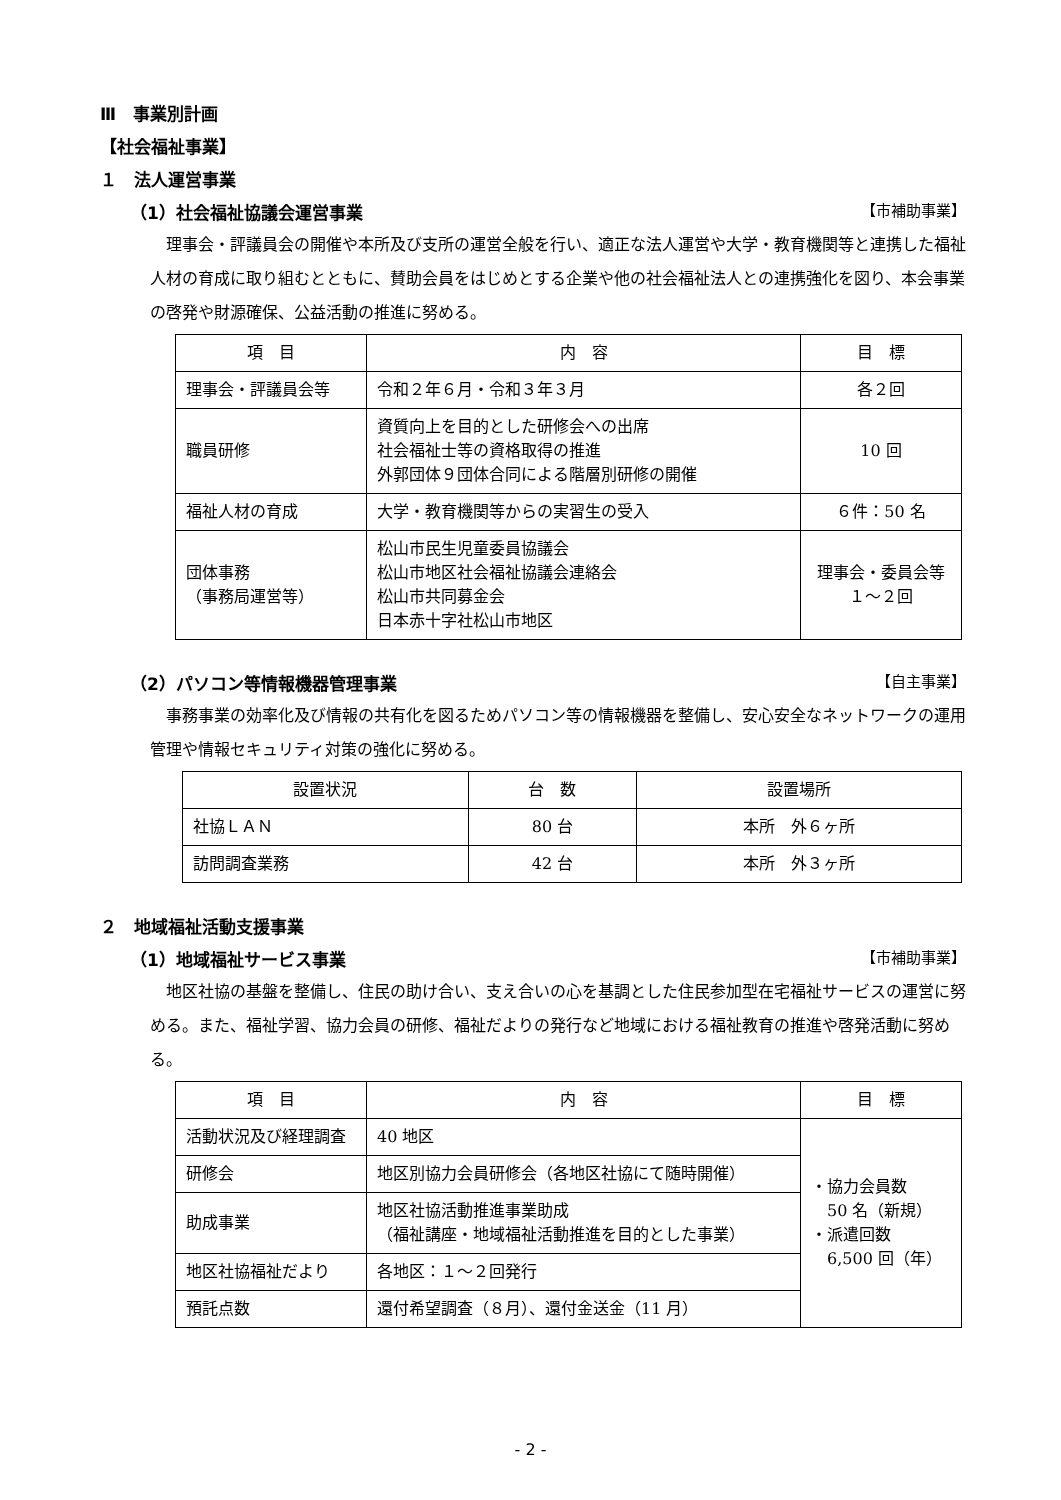Ⅲ　事業別計画
【社会福祉事業】
１　法人運営事業
（1）社会福祉協議会運営事業 【市補助事業】
理事会・評議員会の開催や本所及び支所の運営全般を行い、適正な法人運営や大学・教育機関等と連携した福祉人材の育成に取り組むとともに、賛助会員をはじめとする企業や他の社会福祉法人との連携強化を図り、本会事業の啓発や財源確保、公益活動の推進に努める。
| 項 目 | 内 容 | 目 標 |
| --- | --- | --- |
| 理事会・評議員会等 | 令和２年６月・令和３年３月 | 各２回 |
| 職員研修 | 資質向上を目的とした研修会への出席 社会福祉士等の資格取得の推進 外郭団体９団体合同による階層別研修の開催 | 10 回 |
| 福祉人材の育成 | 大学・教育機関等からの実習生の受入 | ６件：50 名 |
| 団体事務 （事務局運営等） | 松山市民生児童委員協議会 松山市地区社会福祉協議会連絡会 松山市共同募金会 日本赤十字社松山市地区 | 理事会・委員会等 １～２回 |
（2）パソコン等情報機器管理事業 【自主事業】
事務事業の効率化及び情報の共有化を図るためパソコン等の情報機器を整備し、安心安全なネットワークの運用管理や情報セキュリティ対策の強化に努める。
| 設置状況 | 台 数 | 設置場所 |
| --- | --- | --- |
| 社協ＬＡＮ | 80 台 | 本所 外６ヶ所 |
| 訪問調査業務 | 42 台 | 本所 外３ヶ所 |
２　地域福祉活動支援事業
（1）地域福祉サービス事業 【市補助事業】
地区社協の基盤を整備し、住民の助け合い、支え合いの心を基調とした住民参加型在宅福祉サービスの運営に努める。また、福祉学習、協力会員の研修、福祉だよりの発行など地域における福祉教育の推進や啓発活動に努める。
| 項 目 | 内 容 | 目 標 |
| --- | --- | --- |
| 活動状況及び経理調査 | 40 地区 | ・協力会員数 50 名（新規） ・派遣回数 6,500 回（年） |
| 研修会 | 地区別協力会員研修会（各地区社協にて随時開催） | |
| 助成事業 | 地区社協活動推進事業助成 （福祉講座・地域福祉活動推進を目的とした事業） | |
| 地区社協福祉だより | 各地区：１～２回発行 | |
| 預託点数 | 還付希望調査（８月）、還付金送金（11 月） | |
- 2 -